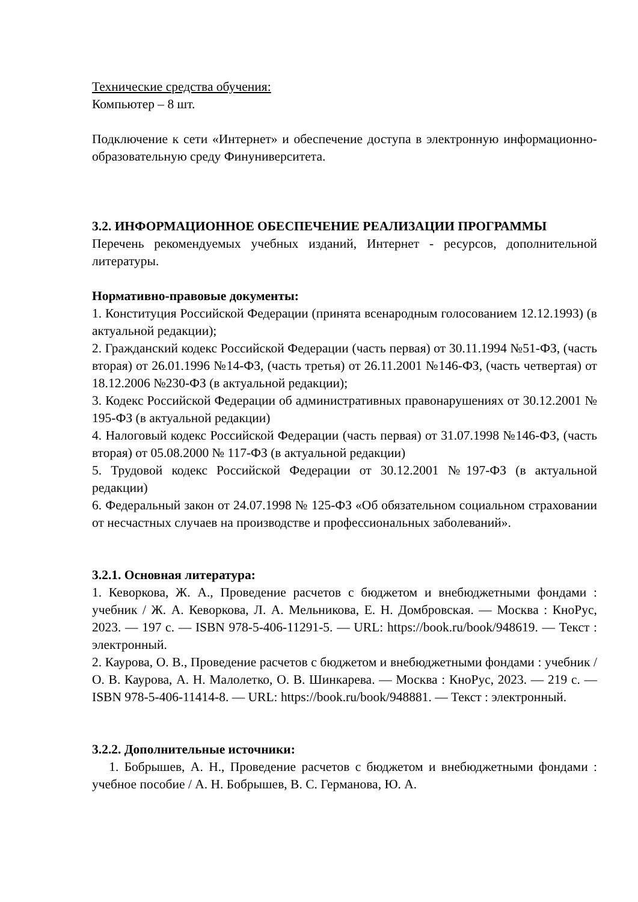Технические средства обучения:
Компьютер – 8 шт.
Подключение к сети «Интернет» и обеспечение доступа в электронную информационно-образовательную среду Финуниверситета.
3.2. ИНФОРМАЦИОННОЕ ОБЕСПЕЧЕНИЕ РЕАЛИЗАЦИИ ПРОГРАММЫ
Перечень рекомендуемых учебных изданий, Интернет - ресурсов, дополнительной литературы.
Нормативно-правовые документы:
1. Конституция Российской Федерации (принята всенародным голосованием 12.12.1993) (в актуальной редакции);
2. Гражданский кодекс Российской Федерации (часть первая) от 30.11.1994 №51-ФЗ, (часть вторая) от 26.01.1996 №14-ФЗ, (часть третья) от 26.11.2001 №146-ФЗ, (часть четвертая) от 18.12.2006 №230-ФЗ (в актуальной редакции);
3. Кодекс Российской Федерации об административных правонарушениях от 30.12.2001 № 195-ФЗ (в актуальной редакции)
4. Налоговый кодекс Российской Федерации (часть первая) от 31.07.1998 №146-ФЗ, (часть вторая) от 05.08.2000 № 117-ФЗ (в актуальной редакции)
5. Трудовой кодекс Российской Федерации от 30.12.2001 №197-ФЗ (в актуальной редакции)
6. Федеральный закон от 24.07.1998 № 125-ФЗ «Об обязательном социальном страховании от несчастных случаев на производстве и профессиональных заболеваний».
3.2.1. Основная литература:
1. Кеворкова, Ж. А., Проведение расчетов с бюджетом и внебюджетными фондами : учебник / Ж. А. Кеворкова, Л. А. Мельникова, Е. Н. Домбровская. — Москва : КноРус, 2023. — 197 с. — ISBN 978-5-406-11291-5. — URL: https://book.ru/book/948619. — Текст : электронный.
2. Каурова, О. В., Проведение расчетов с бюджетом и внебюджетными фондами : учебник / О. В. Каурова, А. Н. Малолетко, О. В. Шинкарева. — Москва : КноРус, 2023. — 219 с. — ISBN 978-5-406-11414-8. — URL: https://book.ru/book/948881. — Текст : электронный.
3.2.2. Дополнительные источники:
1. Бобрышев, А. Н., Проведение расчетов с бюджетом и внебюджетными фондами : учебное пособие / А. Н. Бобрышев, В. С. Германова, Ю. А.